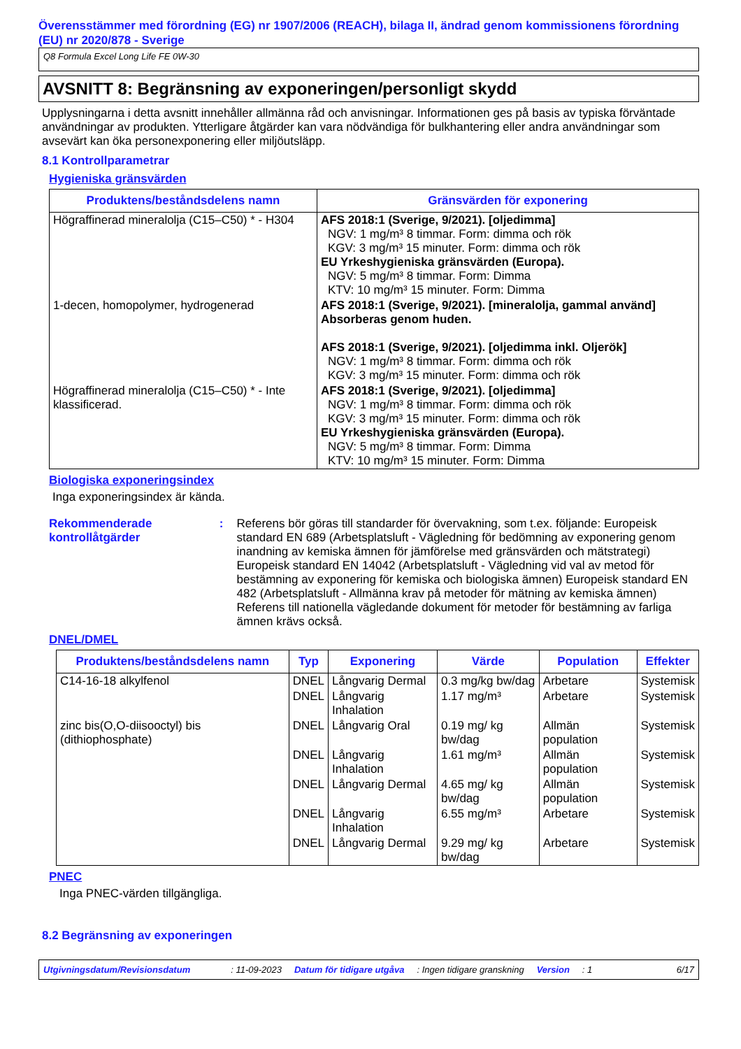Överensstämmer med förordning (EG) nr 1907/2006 (REACH), bilaga II, ändrad genom kommissionens förordning (EU) nr 2020/878 - Sverige
Q8 Formula Excel Long Life FE 0W-30
AVSNITT 8: Begränsning av exponeringen/personligt skydd
Upplysningarna i detta avsnitt innehåller allmänna råd och anvisningar. Informationen ges på basis av typiska förväntade användningar av produkten. Ytterligare åtgärder kan vara nödvändiga för bulkhantering eller andra användningar som avsevärt kan öka personexponering eller miljöutsläpp.
8.1 Kontrollparametrar
Hygieniska gränsvärden
| Produktens/beståndsdelens namn | Gränsvärden för exponering |
| --- | --- |
| Högraffinerad mineralolja (C15–C50) * - H304 | AFS 2018:1 (Sverige, 9/2021). [oljedimma] NGV: 1 mg/m³ 8 timmar. Form: dimma och rök KGV: 3 mg/m³ 15 minuter. Form: dimma och rök EU Yrkeshygieniska gränsvärden (Europa). NGV: 5 mg/m³ 8 timmar. Form: Dimma KTV: 10 mg/m³ 15 minuter. Form: Dimma |
| 1-decen, homopolymer, hydrogenerad | AFS 2018:1 (Sverige, 9/2021). [mineralolja, gammal använd] Absorberas genom huden. AFS 2018:1 (Sverige, 9/2021). [oljedimma inkl. Oljerök] NGV: 1 mg/m³ 8 timmar. Form: dimma och rök KGV: 3 mg/m³ 15 minuter. Form: dimma och rök |
| Högraffinerad mineralolja (C15–C50) * - Inte klassificerad. | AFS 2018:1 (Sverige, 9/2021). [oljedimma] NGV: 1 mg/m³ 8 timmar. Form: dimma och rök KGV: 3 mg/m³ 15 minuter. Form: dimma och rök EU Yrkeshygieniska gränsvärden (Europa). NGV: 5 mg/m³ 8 timmar. Form: Dimma KTV: 10 mg/m³ 15 minuter. Form: Dimma |
Biologiska exponeringsindex
Inga exponeringsindex är kända.
Rekommenderade kontrollåtgärder
:
Referens bör göras till standarder för övervakning, som t.ex. följande: Europeisk standard EN 689 (Arbetsplatsluft - Vägledning för bedömning av exponering genom inandning av kemiska ämnen för jämförelse med gränsvärden och mätstrategi) Europeisk standard EN 14042 (Arbetsplatsluft - Vägledning vid val av metod för bestämning av exponering för kemiska och biologiska ämnen) Europeisk standard EN 482 (Arbetsplatsluft - Allmänna krav på metoder för mätning av kemiska ämnen) Referens till nationella vägledande dokument för metoder för bestämning av farliga ämnen krävs också.
DNEL/DMEL
| Produktens/beståndsdelens namn | Typ | Exponering | Värde | Population | Effekter |
| --- | --- | --- | --- | --- | --- |
| C14-16-18 alkylfenol | DNEL | Långvarig Dermal | 0.3 mg/kg bw/dag | Arbetare | Systemisk |
| | DNEL | Långvarig Inhalation | 1.17 mg/m³ | Arbetare | Systemisk |
| zinc bis(O,O-diisooctyl) bis (dithiophosphate) | DNEL | Långvarig Oral | 0.19 mg/ kg bw/dag | Allmän population | Systemisk |
| | DNEL | Långvarig Inhalation | 1.61 mg/m³ | Allmän population | Systemisk |
| | DNEL | Långvarig Dermal | 4.65 mg/ kg bw/dag | Allmän population | Systemisk |
| | DNEL | Långvarig Inhalation | 6.55 mg/m³ | Arbetare | Systemisk |
| | DNEL | Långvarig Dermal | 9.29 mg/ kg bw/dag | Arbetare | Systemisk |
PNEC
Inga PNEC-värden tillgängliga.
8.2 Begränsning av exponeringen
Utgivningsdatum/Revisionsdatum: 11-09-2023 Datum för tidigare utgåva: Ingen tidigare granskning Version: 1 6/17